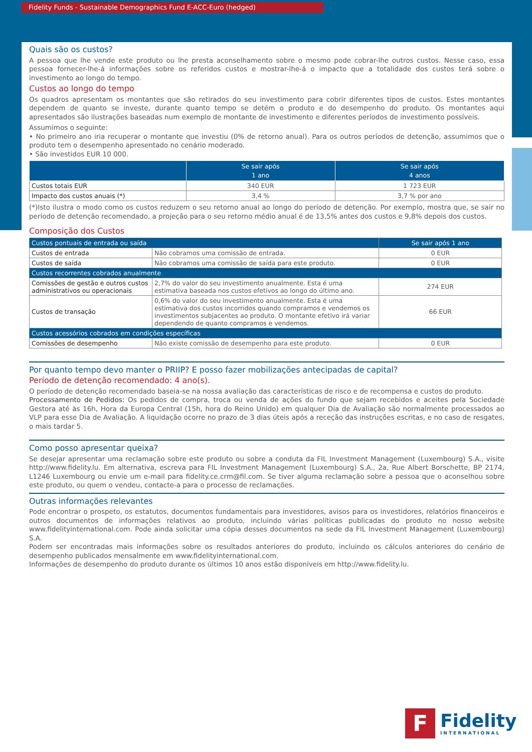Fidelity Funds - Sustainable Demographics Fund E-ACC-Euro (hedged)
Quais são os custos?
A pessoa que lhe vende este produto ou lhe presta aconselhamento sobre o mesmo pode cobrar-lhe outros custos. Nesse caso, essa pessoa fornecer-lhe-á informações sobre os referidos custos e mostrar-lhe-á o impacto que a totalidade dos custos terá sobre o investimento ao longo do tempo.
Custos ao longo do tempo
Os quadros apresentam os montantes que são retirados do seu investimento para cobrir diferentes tipos de custos. Estes montantes dependem de quanto se investe, durante quanto tempo se detém o produto e do desempenho do produto. Os montantes aqui apresentados são ilustrações baseadas num exemplo de montante de investimento e diferentes períodos de investimento possíveis.
Assumimos o seguinte:
• No primeiro ano iria recuperar o montante que investiu (0% de retorno anual). Para os outros períodos de detenção, assumimos que o produto tem o desempenho apresentado no cenário moderado.
• São investidos EUR 10 000.
| | Se sair após 1 ano | Se sair após 4 anos |
| --- | --- | --- |
| Custos totais EUR | 340 EUR | 1 723 EUR |
| Impacto dos custos anuais (*) | 3,4 % | 3,7 % por ano |
(*)Isto ilustra o modo como os custos reduzem o seu retorno anual ao longo do período de detenção. Por exemplo, mostra que, se sair no período de detenção recomendado, a projeção para o seu retorno médio anual é de 13,5% antes dos custos e 9,8% depois dos custos.
Composição dos Custos
| Custos pontuais de entrada ou saída | | Se sair após 1 ano |
| Custos de entrada | Não cobramos uma comissão de entrada. | 0 EUR |
| Custos de saída | Não cobramos uma comissão de saída para este produto. | 0 EUR |
| Custos recorrentes cobrados anualmente | | |
| Comissões de gestão e outros custos administrativos ou operacionais | 2,7% do valor do seu investimento anualmente. Esta é uma estimativa baseada nos custos efetivos ao longo do último ano. | 274 EUR |
| Custos de transação | 0,6% do valor do seu investimento anualmente. Esta é uma estimativa dos custos incorridos quando compramos e vendemos os investimentos subjacentes ao produto. O montante efetivo irá variar dependendo de quanto compramos e vendemos. | 66 EUR |
| Custos acessórios cobrados em condições específicas | | |
| Comissões de desempenho | Não existe comissão de desempenho para este produto. | 0 EUR |
Por quanto tempo devo manter o PRIIP? E posso fazer mobilizações antecipadas de capital?
Período de detenção recomendado: 4 ano(s).
O período de detenção recomendado baseia-se na nossa avaliação das características de risco e de recompensa e custos do produto.
Processamento de Pedidos: Os pedidos de compra, troca ou venda de ações do fundo que sejam recebidos e aceites pela Sociedade Gestora até às 16h, Hora da Europa Central (15h, hora do Reino Unido) em qualquer Dia de Avaliação são normalmente processados ao VLP para esse Dia de Avaliação. A liquidação ocorre no prazo de 3 dias úteis após a receção das instruções escritas, e no caso de resgates, o mais tardar 5.
Como posso apresentar queixa?
Se desejar apresentar uma reclamação sobre este produto ou sobre a conduta da FIL Investment Management (Luxembourg) S.A., visite http://www.fidelity.lu. Em alternativa, escreva para FIL Investment Management (Luxembourg) S.A., 2a, Rue Albert Borschette, BP 2174, L1246 Luxembourg ou envie um e-mail para fidelity.ce.crm@fil.com. Se tiver alguma reclamação sobre a pessoa que o aconselhou sobre este produto, ou quem o vendeu, contacte-a para o processo de reclamações.
Outras informações relevantes
Pode encontrar o prospeto, os estatutos, documentos fundamentais para investidores, avisos para os investidores, relatórios financeiros e outros documentos de informações relativos ao produto, incluindo várias políticas publicadas do produto no nosso website www.fidelityinternational.com. Pode ainda solicitar uma cópia desses documentos na sede da FIL Investment Management (Luxembourg) S.A.
Podem ser encontradas mais informações sobre os resultados anteriores do produto, incluindo os cálculos anteriores do cenário de desempenho publicados mensalmente em www.fidelityinternational.com.
Informações de desempenho do produto durante os últimos 10 anos estão disponíveis em http://www.fidelity.lu.
F
Fidelity
INTERNATIONAL